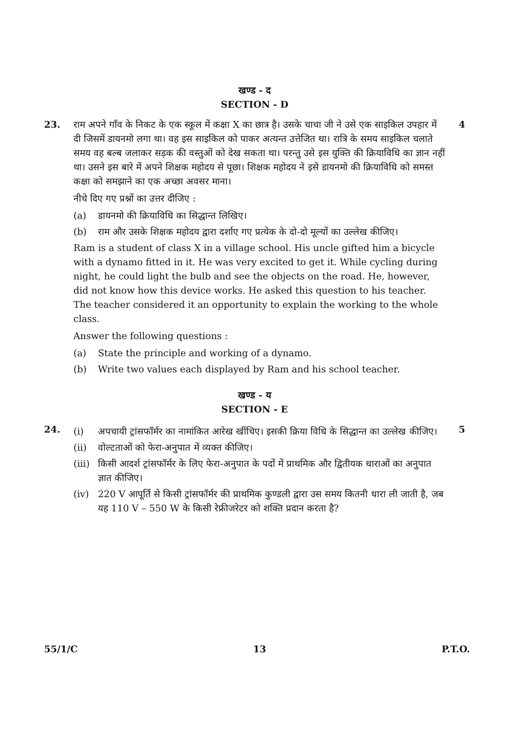खण्ड - द
SECTION - D
23. राम अपने गाँव के निकट के एक स्कूल में कक्षा X का छात्र है। उसके चाचा जी ने उसे एक साइकिल उपहार में दी जिसमें डायनमो लगा था। वह इस साइकिल को पाकर अत्यन्त उत्तेजित था। रात्रि के समय साइकिल चलाते समय वह बल्ब जलाकर सड़क की वस्तुओं को देख सकता था। परन्तु उसे इस युक्ति की क्रियाविधि का ज्ञान नहीं था। उसने इस बारे में अपने शिक्षक महोदय से पूछा। शिक्षक महोदय ने इसे डायनमो की क्रियाविधि को समस्त कक्षा को समझाने का एक अच्छा अवसर माना।
नीचे दिए गए प्रश्नों का उत्तर दीजिए :
(a) डायनमो की क्रियाविधि का सिद्धान्त लिखिए।
(b) राम और उसके शिक्षक महोदय द्वारा दर्शाए गए प्रत्येक के दो-दो मूल्यों का उल्लेख कीजिए।
Ram is a student of class X in a village school. His uncle gifted him a bicycle with a dynamo fitted in it. He was very excited to get it. While cycling during night, he could light the bulb and see the objects on the road. He, however, did not know how this device works. He asked this question to his teacher. The teacher considered it an opportunity to explain the working to the whole class.
Answer the following questions :
(a) State the principle and working of a dynamo.
(b) Write two values each displayed by Ram and his school teacher.
4
खण्ड - य
SECTION - E
24.
(i) अपचायी ट्रांसफॉर्मर का नामांकित आरेख खींचिए। इसकी क्रिया विधि के सिद्धान्त का उल्लेख कीजिए।
(ii) वोल्टताओं को फेरा-अनुपात में व्यक्त कीजिए।
(iii)
किसी आदर्श ट्रांसफॉर्मर के लिए फेरा-अनुपात के पदों में प्राथमिक और द्वितीयक धाराओं का अनुपात ज्ञात कीजिए।
(iv) 220 V आपूर्ति से किसी ट्रांसफॉर्मर की प्राथमिक कुण्डली द्वारा उस समय कितनी धारा ली जाती है, जब यह 110 V – 550 W के किसी रेफ्रीजरेटर को शक्ति प्रदान करता है?
5
55/1/C 13 P.T.O.